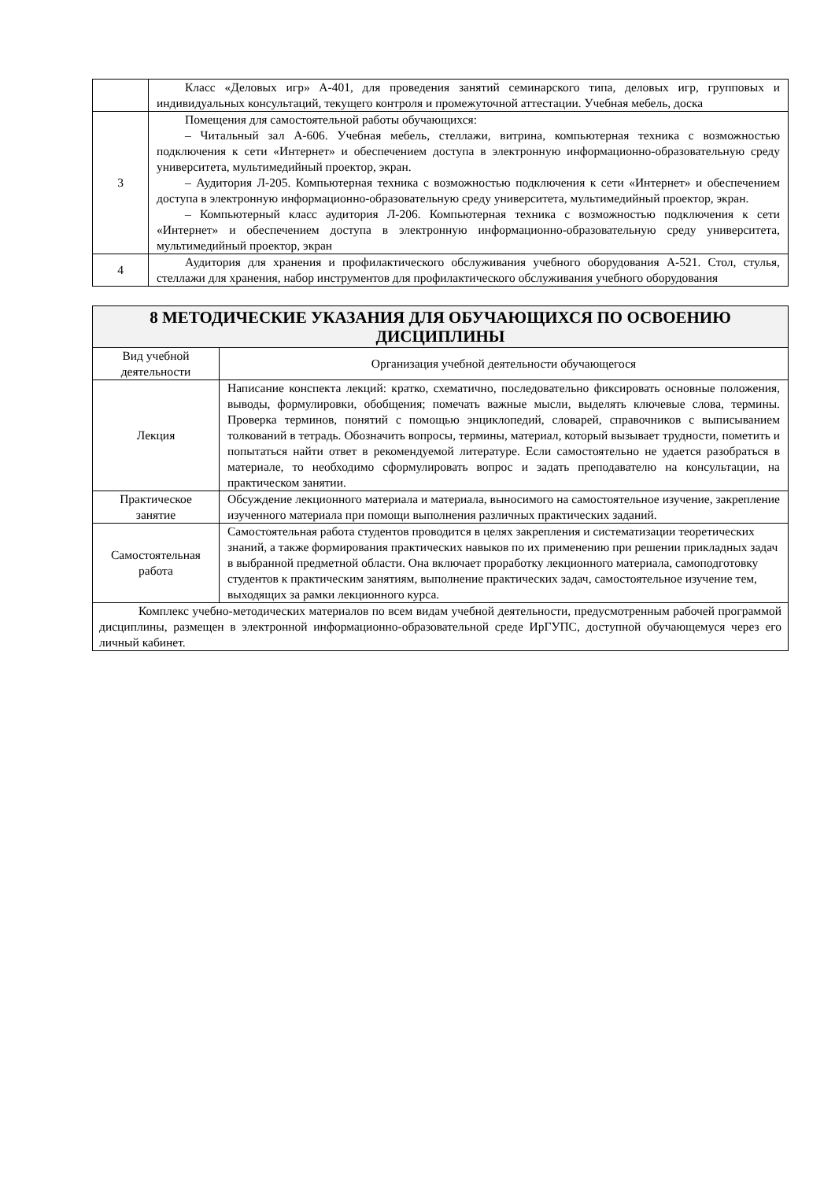| | Класс «Деловых игр» А-401, для проведения занятий семинарского типа, деловых игр, групповых и индивидуальных консультаций, текущего контроля и промежуточной аттестации. Учебная мебель, доска |
| 3 | Помещения для самостоятельной работы обучающихся: – Читальный зал А-606. Учебная мебель, стеллажи, витрина, компьютерная техника с возможностью подключения к сети «Интернет» и обеспечением доступа в электронную информационно-образовательную среду университета, мультимедийный проектор, экран. – Аудитория Л-205. Компьютерная техника с возможностью подключения к сети «Интернет» и обеспечением доступа в электронную информационно-образовательную среду университета, мультимедийный проектор, экран. – Компьютерный класс аудитория Л-206. Компьютерная техника с возможностью подключения к сети «Интернет» и обеспечением доступа в электронную информационно-образовательную среду университета, мультимедийный проектор, экран |
| 4 | Аудитория для хранения и профилактического обслуживания учебного оборудования А-521. Стол, стулья, стеллажи для хранения, набор инструментов для профилактического обслуживания учебного оборудования |
| 8 МЕТОДИЧЕСКИЕ УКАЗАНИЯ ДЛЯ ОБУЧАЮЩИХСЯ ПО ОСВОЕНИЮ ДИСЦИПЛИНЫ | |
| Вид учебной деятельности | Организация учебной деятельности обучающегося |
| Лекция | Написание конспекта лекций: кратко, схематично, последовательно фиксировать основные положения, выводы, формулировки, обобщения; помечать важные мысли, выделять ключевые слова, термины. Проверка терминов, понятий с помощью энциклопедий, словарей, справочников с выписыванием толкований в тетрадь. Обозначить вопросы, термины, материал, который вызывает трудности, пометить и попытаться найти ответ в рекомендуемой литературе. Если самостоятельно не удается разобраться в материале, то необходимо сформулировать вопрос и задать преподавателю на консультации, на практическом занятии. |
| Практическое занятие | Обсуждение лекционного материала и материала, выносимого на самостоятельное изучение, закрепление изученного материала при помощи выполнения различных практических заданий. |
| Самостоятельная работа | Самостоятельная работа студентов проводится в целях закрепления и систематизации теоретических знаний, а также формирования практических навыков по их применению при решении прикладных задач в выбранной предметной области. Она включает проработку лекционного материала, самоподготовку студентов к практическим занятиям, выполнение практических задач, самостоятельное изучение тем, выходящих за рамки лекционного курса. |
| Комплекс учебно-методических материалов по всем видам учебной деятельности, предусмотренным рабочей программой дисциплины, размещен в электронной информационно-образовательной среде ИрГУПС, доступной обучающемуся через его личный кабинет. | |